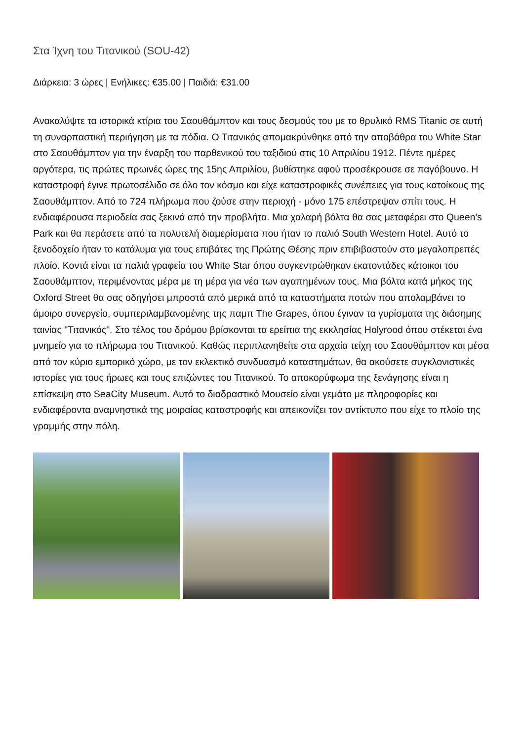Στα Ίχνη του Τιτανικού (SOU-42)
Διάρκεια: 3 ώρες | Ενήλικες: €35.00 | Παιδιά: €31.00
Ανακαλύψτε τα ιστορικά κτίρια του Σαουθάμπτον και τους δεσμούς του με το θρυλικό RMS Titanic σε αυτή τη συναρπαστική περιήγηση με τα πόδια. Ο Τιτανικός απομακρύνθηκε από την αποβάθρα του White Star στο Σαουθάμπτον για την έναρξη του παρθενικού του ταξιδιού στις 10 Απριλίου 1912. Πέντε ημέρες αργότερα, τις πρώτες πρωινές ώρες της 15ης Απριλίου, βυθίστηκε αφού προσέκρουσε σε παγόβουνο. Η καταστροφή έγινε πρωτοσέλιδο σε όλο τον κόσμο και είχε καταστροφικές συνέπειες για τους κατοίκους της Σαουθάμπτον. Από το 724 πλήρωμα που ζούσε στην περιοχή - μόνο 175 επέστρεψαν σπίτι τους. Η ενδιαφέρουσα περιοδεία σας ξεκινά από την προβλήτα. Μια χαλαρή βόλτα θα σας μεταφέρει στο Queen's Park και θα περάσετε από τα πολυτελή διαμερίσματα που ήταν το παλιό South Western Hotel. Αυτό το ξενοδοχείο ήταν το κατάλυμα για τους επιβάτες της Πρώτης Θέσης πριν επιβιβαστούν στο μεγαλοπρεπές πλοίο. Κοντά είναι τα παλιά γραφεία του White Star όπου συγκεντρώθηκαν εκατοντάδες κάτοικοι του Σαουθάμπτον, περιμένοντας μέρα με τη μέρα για νέα των αγαπημένων τους. Μια βόλτα κατά μήκος της Oxford Street θα σας οδηγήσει μπροστά από μερικά από τα καταστήματα ποτών που απολαμβάνει το άμοιρο συνεργείο, συμπεριλαμβανομένης της παμπ The Grapes, όπου έγιναν τα γυρίσματα της διάσημης ταινίας "Τιτανικός". Στο τέλος του δρόμου βρίσκονται τα ερείπια της εκκλησίας Holyrood όπου στέκεται ένα μνημείο για το πλήρωμα του Τιτανικού. Καθώς περιπλανηθείτε στα αρχαία τείχη του Σαουθάμπτον και μέσα από τον κύριο εμπορικό χώρο, με τον εκλεκτικό συνδυασμό καταστημάτων, θα ακούσετε συγκλονιστικές ιστορίες για τους ήρωες και τους επιζώντες του Τιτανικού. Το αποκορύφωμα της ξενάγησης είναι η επίσκεψη στο SeaCity Museum. Αυτό το διαδραστικό Μουσείο είναι γεμάτο με πληροφορίες και ενδιαφέροντα αναμνηστικά της μοιραίας καταστροφής και απεικονίζει τον αντίκτυπο που είχε το πλοίο της γραμμής στην πόλη.